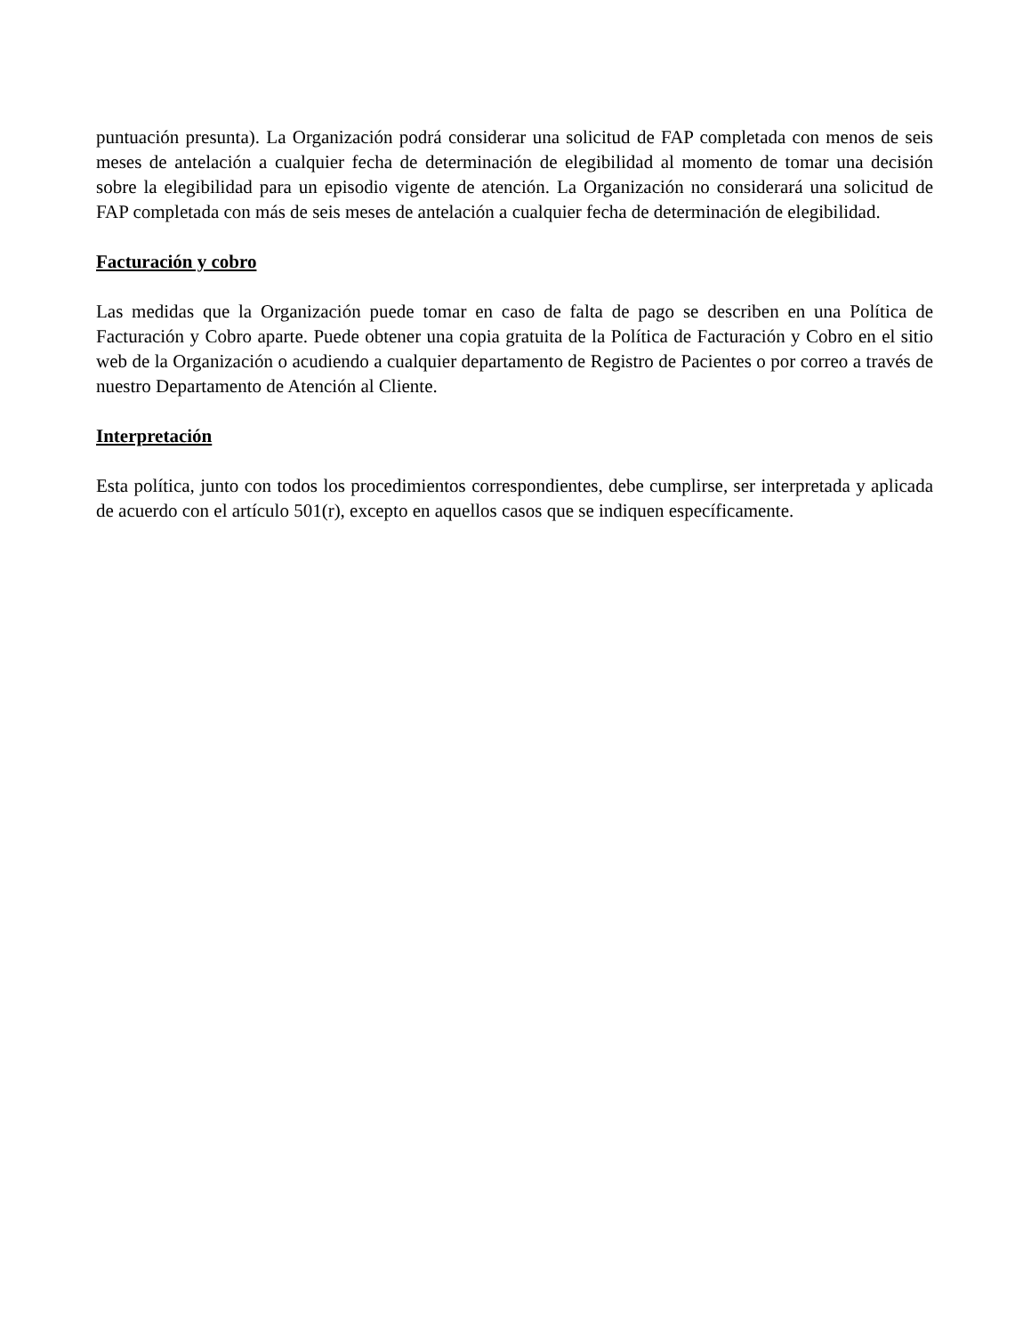puntuación presunta). La Organización podrá considerar una solicitud de FAP completada con menos de seis meses de antelación a cualquier fecha de determinación de elegibilidad al momento de tomar una decisión sobre la elegibilidad para un episodio vigente de atención. La Organización no considerará una solicitud de FAP completada con más de seis meses de antelación a cualquier fecha de determinación de elegibilidad.
Facturación y cobro
Las medidas que la Organización puede tomar en caso de falta de pago se describen en una Política de Facturación y Cobro aparte. Puede obtener una copia gratuita de la Política de Facturación y Cobro en el sitio web de la Organización o acudiendo a cualquier departamento de Registro de Pacientes o por correo a través de nuestro Departamento de Atención al Cliente.
Interpretación
Esta política, junto con todos los procedimientos correspondientes, debe cumplirse, ser interpretada y aplicada de acuerdo con el artículo 501(r), excepto en aquellos casos que se indiquen específicamente.